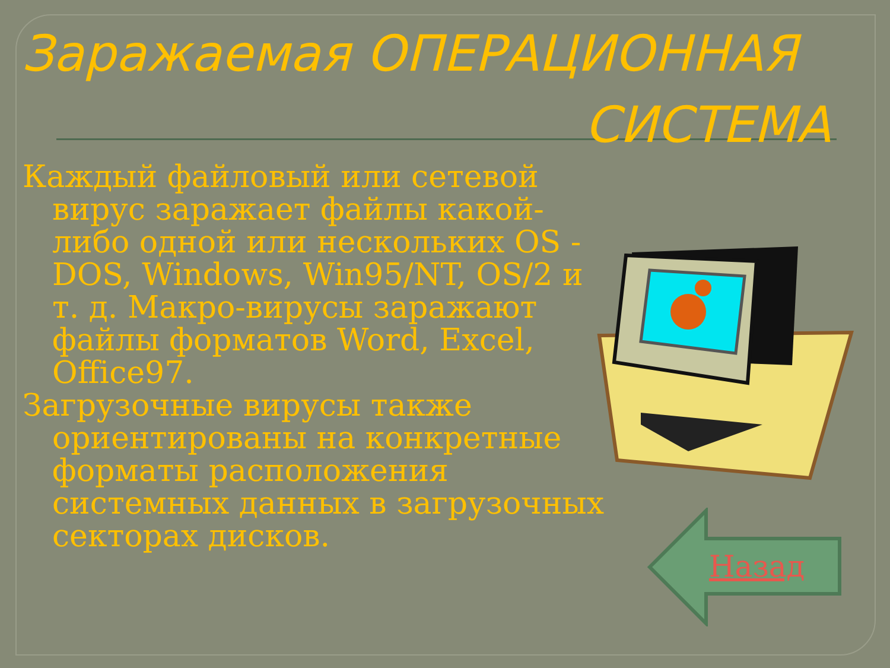Заражаемая ОПЕРАЦИОННАЯ
СИСТЕМА
Каждый файловый или сетевой вирус заражает файлы какой-либо одной или нескольких OS - DOS, Windows, Win95/NT, OS/2 и т. д. Макро-вирусы заражают файлы форматов Word, Excel, Office97.
Загрузочные вирусы также ориентированы на конкретные форматы расположения системных данных в загрузочных секторах дисков.
Назад